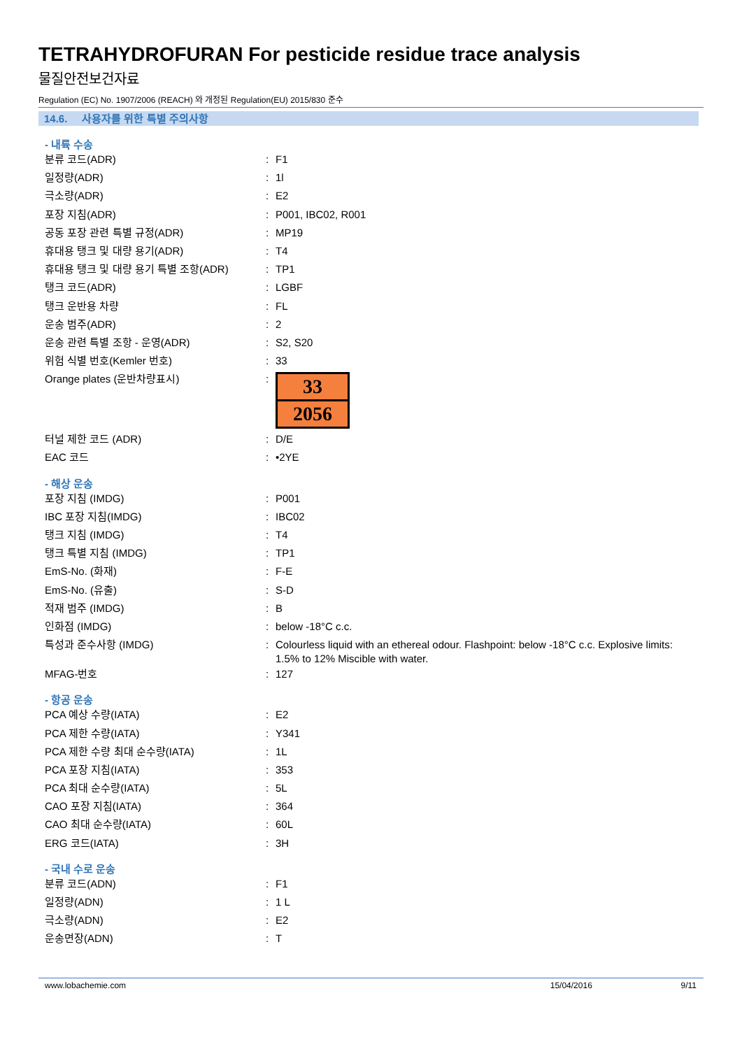TETRAHYDROFURAN For pesticide residue trace analysis
물질안전보건자료
Regulation (EC) No. 1907/2006 (REACH) 와 개정된 Regulation(EU) 2015/830 준수
14.6. 사용자를 위한 특별 주의사항
- 내륙 수송
| 분류 코드(ADR) | : | F1 |
| 일정량(ADR) | : | 1l |
| 극소량(ADR) | : | E2 |
| 포장 지침(ADR) | : | P001, IBC02, R001 |
| 공동 포장 관련 특별 규정(ADR) | : | MP19 |
| 휴대용 탱크 및 대량 용기(ADR) | : | T4 |
| 휴대용 탱크 및 대량 용기 특별 조항(ADR) | : | TP1 |
| 탱크 코드(ADR) | : | LGBF |
| 탱크 운반용 차량 | : | FL |
| 운송 범주(ADR) | : | 2 |
| 운송 관련 특별 조항 - 운영(ADR) | : | S2, S20 |
| 위험 식별 번호(Kemler 번호) | : | 33 |
| Orange plates (운반차량표시) | : | 33 2056 |
| 터널 제한 코드 (ADR) | : | D/E |
| EAC 코드 | : | •2YE |
- 해상 운송
| 포장 지침 (IMDG) | : | P001 |
| IBC 포장 지침(IMDG) | : | IBC02 |
| 탱크 지침 (IMDG) | : | T4 |
| 탱크 특별 지침 (IMDG) | : | TP1 |
| EmS-No. (화재) | : | F-E |
| EmS-No. (유출) | : | S-D |
| 적재 범주 (IMDG) | : | B |
| 인화점 (IMDG) | : | below -18°C c.c. |
| 특성과 준수사항 (IMDG) | : | Colourless liquid with an ethereal odour. Flashpoint: below -18°C c.c. Explosive limits: 1.5% to 12% Miscible with water. |
| MFAG-번호 | : | 127 |
- 항공 운송
| PCA 예상 수량(IATA) | : | E2 |
| PCA 제한 수량(IATA) | : | Y341 |
| PCA 제한 수량 최대 순수량(IATA) | : | 1L |
| PCA 포장 지침(IATA) | : | 353 |
| PCA 최대 순수량(IATA) | : | 5L |
| CAO 포장 지침(IATA) | : | 364 |
| CAO 최대 순수량(IATA) | : | 60L |
| ERG 코드(IATA) | : | 3H |
- 국내 수로 운송
| 분류 코드(ADN) | : | F1 |
| 일정량(ADN) | : | 1 L |
| 극소량(ADN) | : | E2 |
| 운송면장(ADN) | : | T |
www.lobachemie.com 15/04/2016 9/11